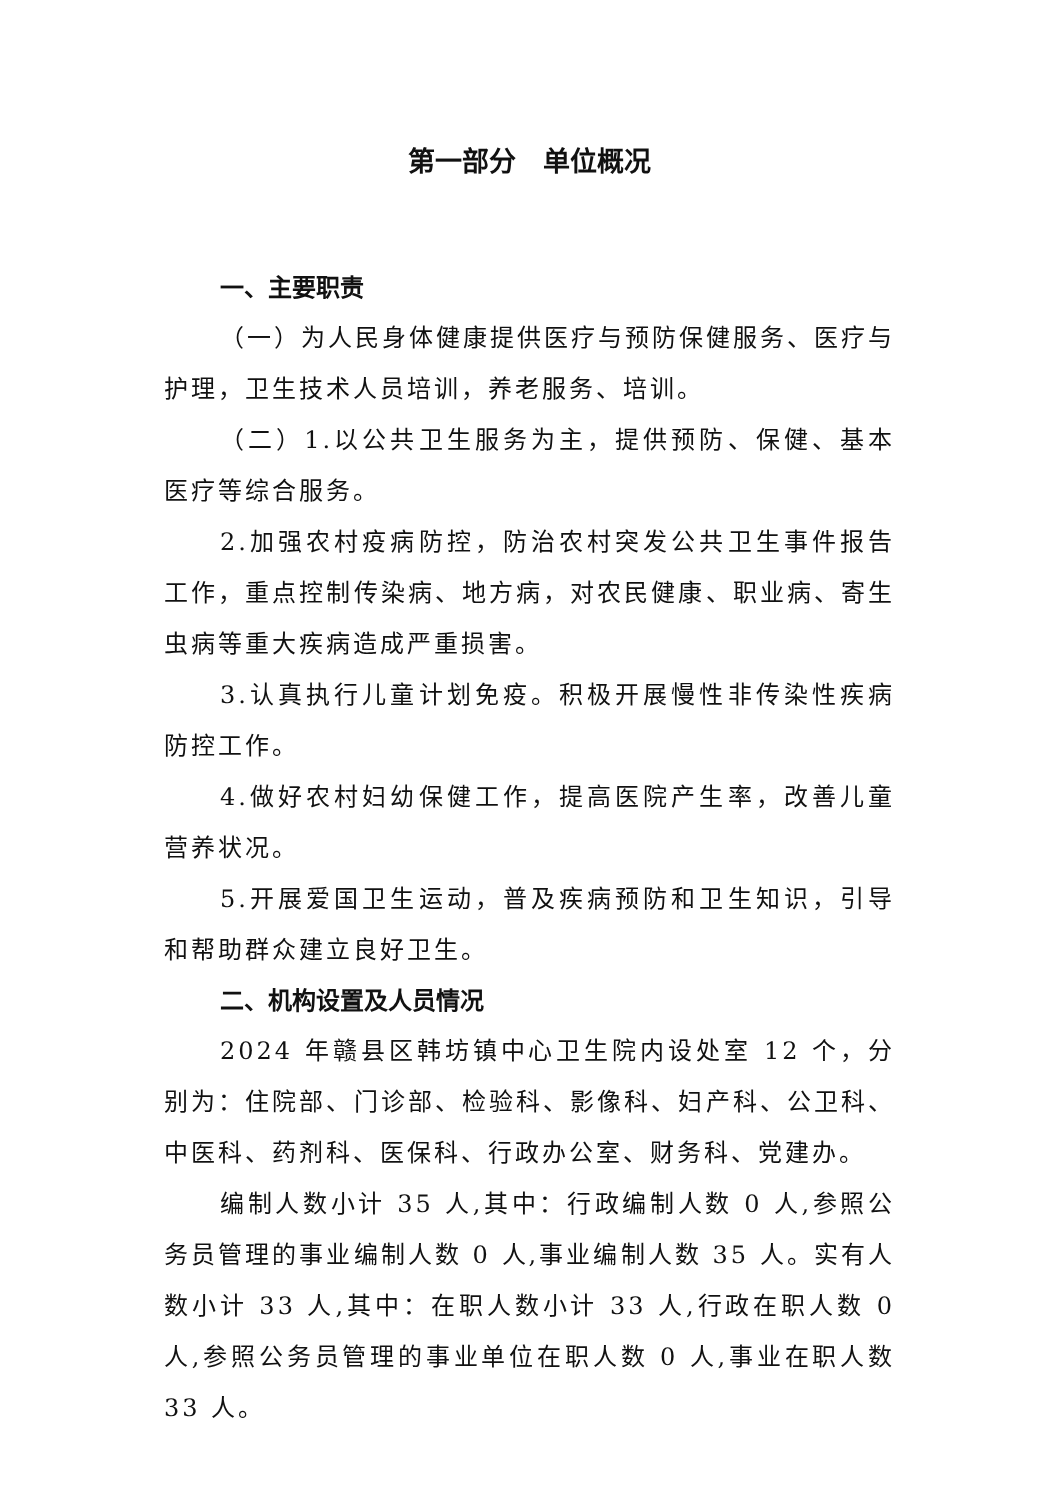第一部分　单位概况
一、主要职责
（一）为人民身体健康提供医疗与预防保健服务、医疗与护理，卫生技术人员培训，养老服务、培训。
（二）1.以公共卫生服务为主，提供预防、保健、基本医疗等综合服务。
2.加强农村疫病防控，防治农村突发公共卫生事件报告工作，重点控制传染病、地方病，对农民健康、职业病、寄生虫病等重大疾病造成严重损害。
3.认真执行儿童计划免疫。积极开展慢性非传染性疾病防控工作。
4.做好农村妇幼保健工作，提高医院产生率，改善儿童营养状况。
5.开展爱国卫生运动，普及疾病预防和卫生知识，引导和帮助群众建立良好卫生。
二、机构设置及人员情况
2024 年赣县区韩坊镇中心卫生院内设处室 12 个，分别为：住院部、门诊部、检验科、影像科、妇产科、公卫科、中医科、药剂科、医保科、行政办公室、财务科、党建办。
编制人数小计 35 人,其中：行政编制人数 0 人,参照公务员管理的事业编制人数 0 人,事业编制人数 35 人。实有人数小计 33 人,其中：在职人数小计 33 人,行政在职人数 0 人,参照公务员管理的事业单位在职人数 0 人,事业在职人数 33 人。